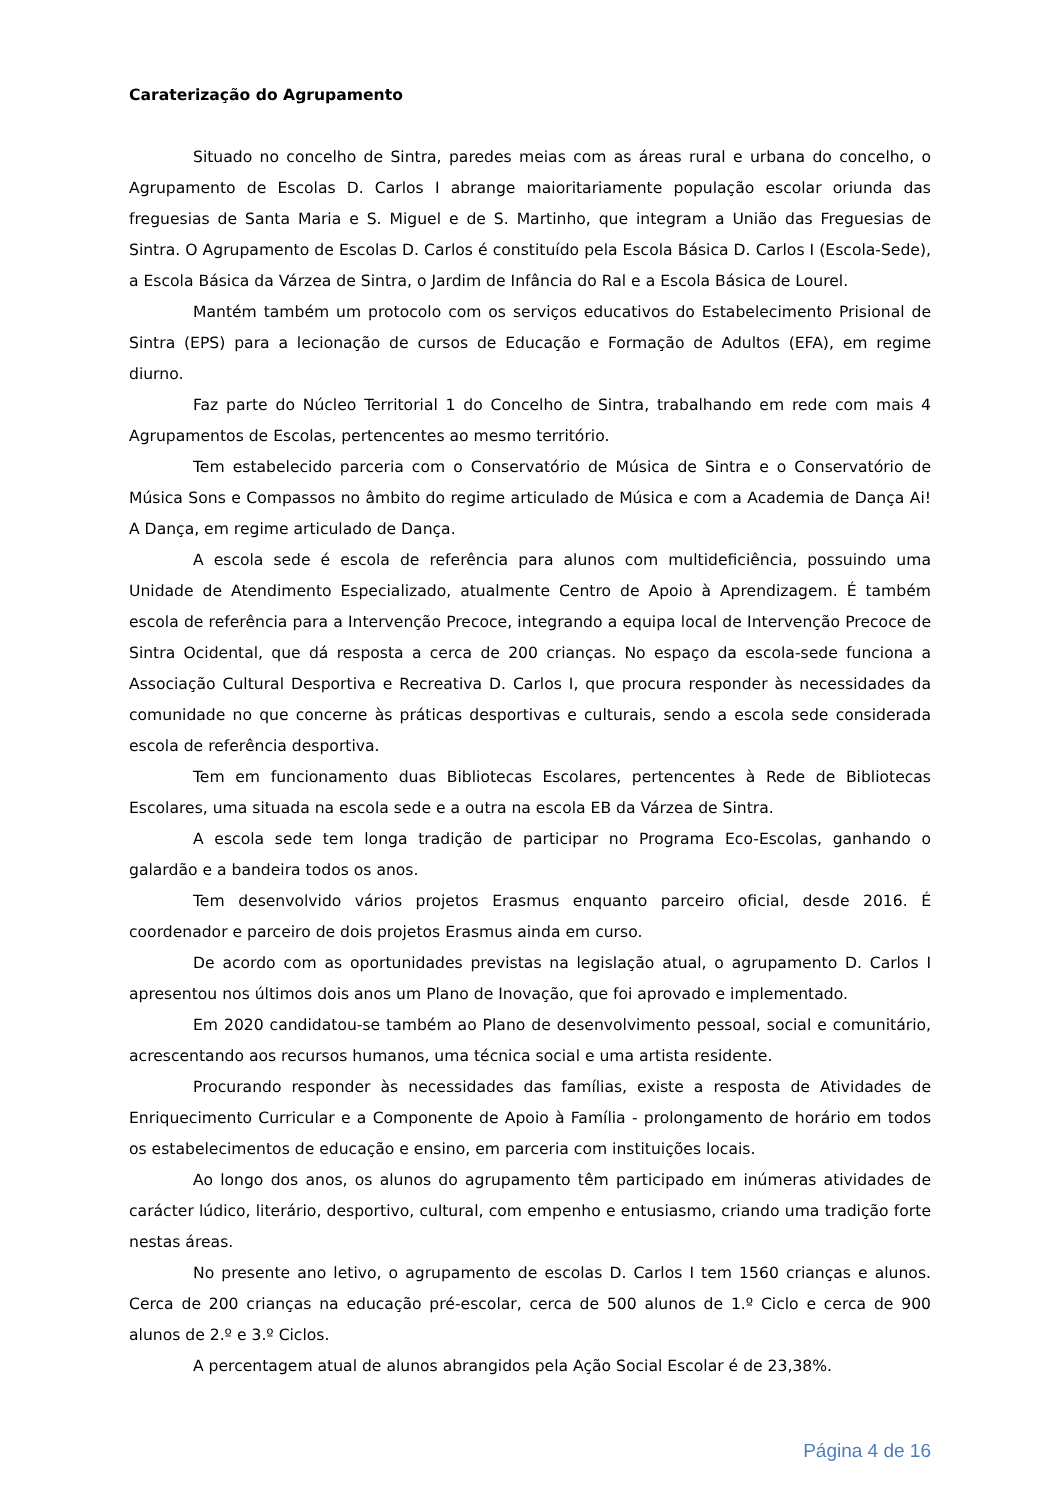Caraterização do Agrupamento
Situado no concelho de Sintra, paredes meias com as áreas rural e urbana do concelho, o Agrupamento de Escolas D. Carlos I abrange maioritariamente população escolar oriunda das freguesias de Santa Maria e S. Miguel e de S. Martinho, que integram a União das Freguesias de Sintra. O Agrupamento de Escolas D. Carlos é constituído pela Escola Básica D. Carlos I (Escola-Sede), a Escola Básica da Várzea de Sintra, o Jardim de Infância do Ral e a Escola Básica de Lourel.
Mantém também um protocolo com os serviços educativos do Estabelecimento Prisional de Sintra (EPS) para a lecionação de cursos de Educação e Formação de Adultos (EFA), em regime diurno.
Faz parte do Núcleo Territorial 1 do Concelho de Sintra, trabalhando em rede com mais 4 Agrupamentos de Escolas, pertencentes ao mesmo território.
Tem estabelecido parceria com o Conservatório de Música de Sintra e o Conservatório de Música Sons e Compassos no âmbito do regime articulado de Música e com a Academia de Dança Ai! A Dança, em regime articulado de Dança.
A escola sede é escola de referência para alunos com multideficiência, possuindo uma Unidade de Atendimento Especializado, atualmente Centro de Apoio à Aprendizagem. É também escola de referência para a Intervenção Precoce, integrando a equipa local de Intervenção Precoce de Sintra Ocidental, que dá resposta a cerca de 200 crianças. No espaço da escola-sede funciona a Associação Cultural Desportiva e Recreativa D. Carlos I, que procura responder às necessidades da comunidade no que concerne às práticas desportivas e culturais, sendo a escola sede considerada escola de referência desportiva.
Tem em funcionamento duas Bibliotecas Escolares, pertencentes à Rede de Bibliotecas Escolares, uma situada na escola sede e a outra na escola EB da Várzea de Sintra.
A escola sede tem longa tradição de participar no Programa Eco-Escolas, ganhando o galardão e a bandeira todos os anos.
Tem desenvolvido vários projetos Erasmus enquanto parceiro oficial, desde 2016. É coordenador e parceiro de dois projetos Erasmus ainda em curso.
De acordo com as oportunidades previstas na legislação atual, o agrupamento D. Carlos I apresentou nos últimos dois anos um Plano de Inovação, que foi aprovado e implementado.
Em 2020 candidatou-se também ao Plano de desenvolvimento pessoal, social e comunitário, acrescentando aos recursos humanos, uma técnica social e uma artista residente.
Procurando responder às necessidades das famílias, existe a resposta de Atividades de Enriquecimento Curricular e a Componente de Apoio à Família - prolongamento de horário em todos os estabelecimentos de educação e ensino, em parceria com instituições locais.
Ao longo dos anos, os alunos do agrupamento têm participado em inúmeras atividades de carácter lúdico, literário, desportivo, cultural, com empenho e entusiasmo, criando uma tradição forte nestas áreas.
No presente ano letivo, o agrupamento de escolas D. Carlos I tem 1560 crianças e alunos. Cerca de 200 crianças na educação pré-escolar, cerca de 500 alunos de 1.º Ciclo e cerca de 900 alunos de 2.º e 3.º Ciclos.
A percentagem atual de alunos abrangidos pela Ação Social Escolar é de 23,38%.
Página 4 de 16